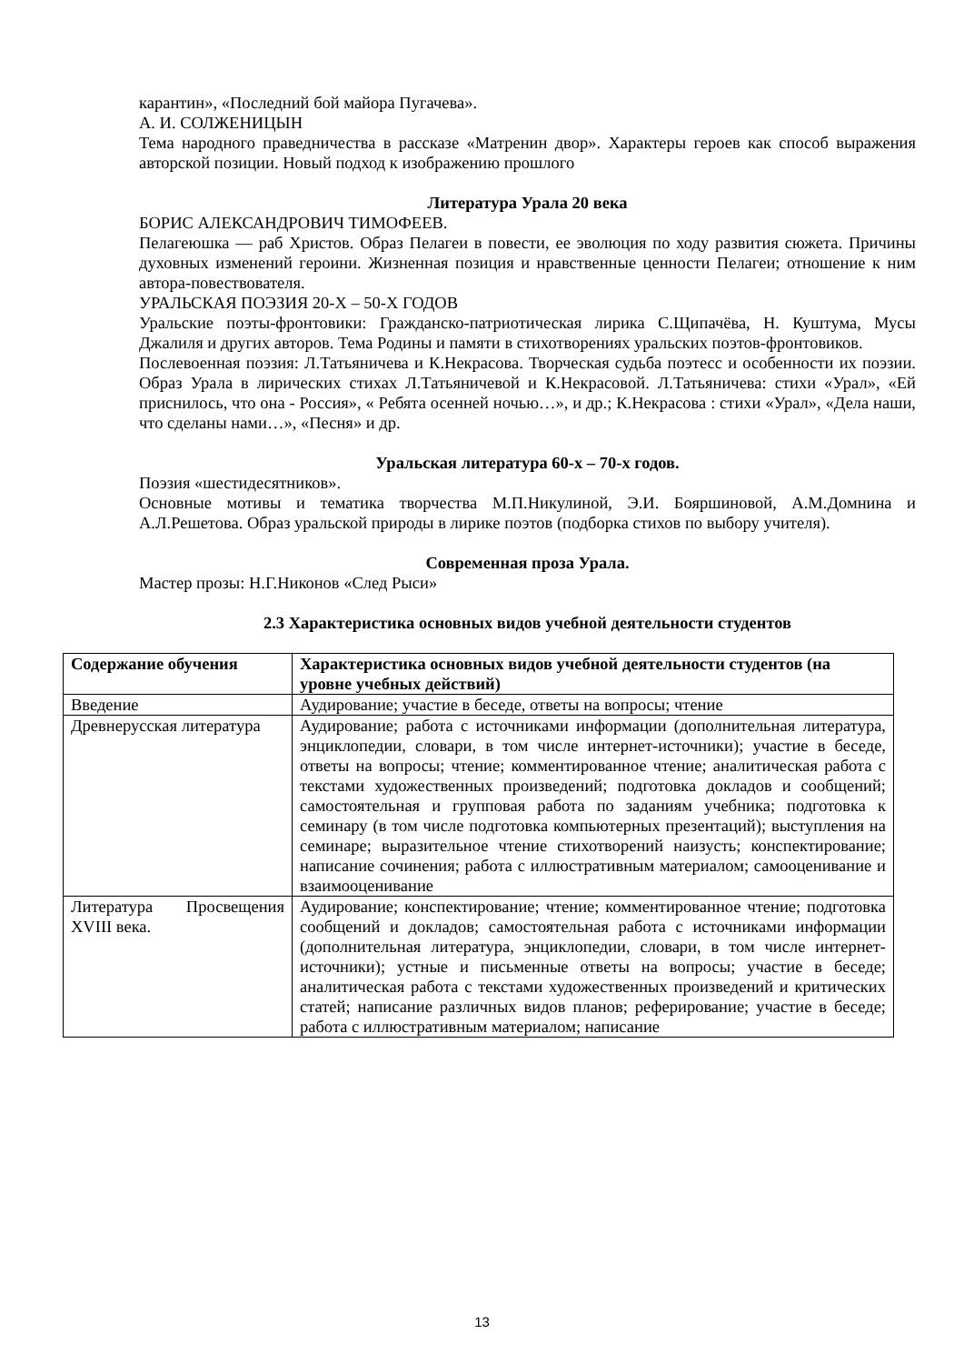карантин», «Последний бой майора Пугачева».
А. И. СОЛЖЕНИЦЫН
Тема народного праведничества в рассказе «Матренин двор». Характеры героев как способ выражения авторской позиции. Новый подход к изображению прошлого
Литература Урала 20 века
БОРИС АЛЕКСАНДРОВИЧ ТИМОФЕЕВ.
Пелагеюшка — раб Христов. Образ Пелагеи в повести, ее эволюция по ходу развития сюжета. Причины духовных изменений героини. Жизненная позиция и нравственные ценности Пелагеи; отношение к ним автора-повествователя.
УРАЛЬСКАЯ ПОЭЗИЯ 20-Х – 50-Х ГОДОВ
Уральские поэты-фронтовики: Гражданско-патриотическая лирика С.Щипачёва, Н. Куштума, Мусы Джалиля и других авторов. Тема Родины и памяти в стихотворениях уральских поэтов-фронтовиков.
Послевоенная поэзия: Л.Татьяничева и К.Некрасова. Творческая судьба поэтесс и особенности их поэзии. Образ Урала в лирических стихах Л.Татьяничевой и К.Некрасовой. Л.Татьяничева: стихи «Урал», «Ей приснилось, что она - Россия», « Ребята осенней ночью…», и др.; К.Некрасова : стихи «Урал», «Дела наши, что сделаны нами…», «Песня» и др.
Уральская литература 60-х – 70-х годов.
Поэзия «шестидесятников».
Основные мотивы и тематика творчества М.П.Никулиной, Э.И. Бояршиновой, А.М.Домнина и А.Л.Решетова. Образ уральской природы в лирике поэтов (подборка стихов по выбору учителя).
Современная проза Урала.
Мастер прозы: Н.Г.Никонов «След Рыси»
2.3 Характеристика основных видов учебной деятельности студентов
| Содержание обучения | Характеристика основных видов учебной деятельности студентов (на уровне учебных действий) |
| --- | --- |
| Введение | Аудирование; участие в беседе, ответы на вопросы; чтение |
| Древнерусская литература | Аудирование; работа с источниками информации (дополнительная литература, энциклопедии, словари, в том числе интернет-источники); участие в беседе, ответы на вопросы; чтение; комментированное чтение; аналитическая работа с текстами художественных произведений; подготовка докладов и сообщений; самостоятельная и групповая работа по заданиям учебника; подготовка к семинару (в том числе подготовка компьютерных презентаций); выступления на семинаре; выразительное чтение стихотворений наизусть; конспектирование; написание сочинения; работа с иллюстративным материалом; самооценивание и взаимооценивание |
| Литература Просвещения XVIII века. | Аудирование; конспектирование; чтение; комментированное чтение; подготовка сообщений и докладов; самостоятельная работа с источниками информации (дополнительная литература, энциклопедии, словари, в том числе интернет-источники); устные и письменные ответы на вопросы; участие в беседе; аналитическая работа с текстами художественных произведений и критических статей; написание различных видов планов; реферирование; участие в беседе; работа с иллюстративным материалом; написание |
13